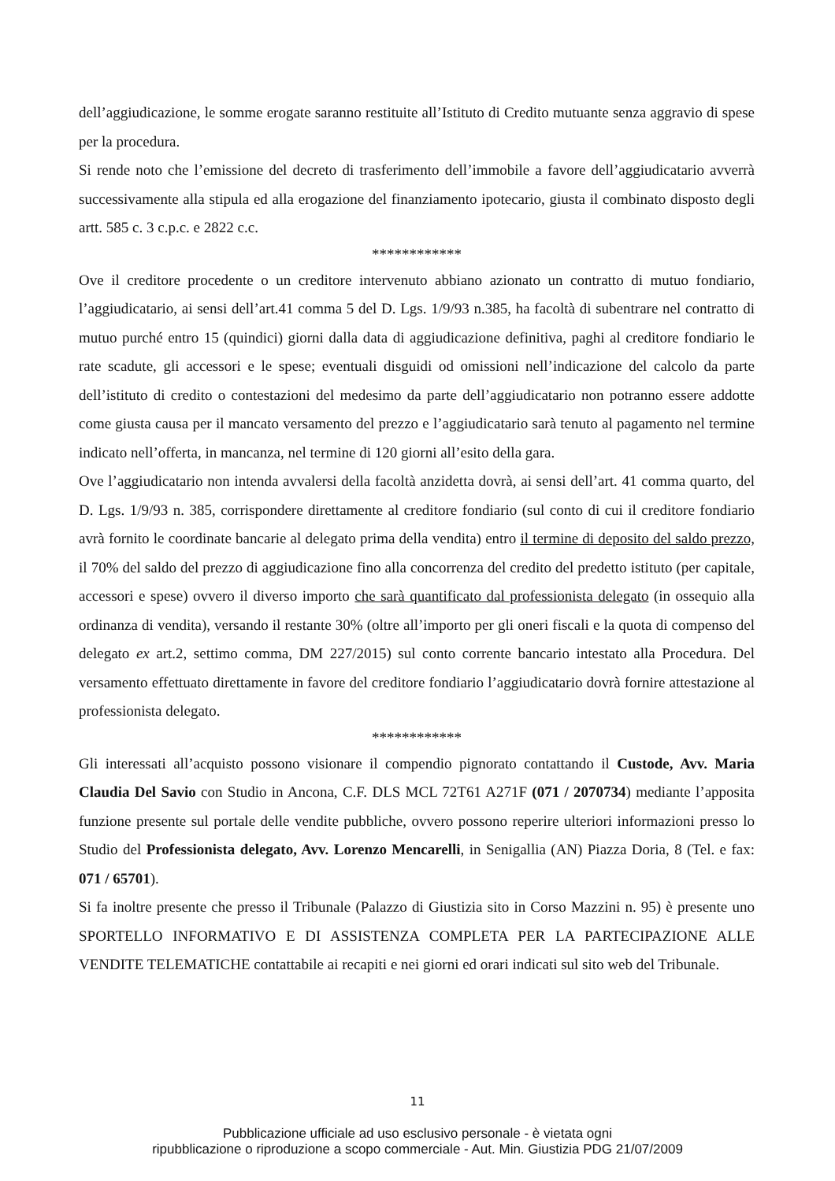dell’aggiudicazione, le somme erogate saranno restituite all’Istituto di Credito mutuante senza aggravio di spese per la procedura.
Si rende noto che l’emissione del decreto di trasferimento dell’immobile a favore dell’aggiudicatario avverrà successivamente alla stipula ed alla erogazione del finanziamento ipotecario, giusta il combinato disposto degli artt. 585 c. 3 c.p.c. e 2822 c.c.
************
Ove il creditore procedente o un creditore intervenuto abbiano azionato un contratto di mutuo fondiario, l’aggiudicatario, ai sensi dell’art.41 comma 5 del D. Lgs. 1/9/93 n.385, ha facoltà di subentrare nel contratto di mutuo purché entro 15 (quindici) giorni dalla data di aggiudicazione definitiva, paghi al creditore fondiario le rate scadute, gli accessori e le spese; eventuali disguidi od omissioni nell’indicazione del calcolo da parte dell’istituto di credito o contestazioni del medesimo da parte dell’aggiudicatario non potranno essere addotte come giusta causa per il mancato versamento del prezzo e l’aggiudicatario sarà tenuto al pagamento nel termine indicato nell’offerta, in mancanza, nel termine di 120 giorni all’esito della gara.
Ove l’aggiudicatario non intenda avvalersi della facoltà anzidetta dovrà, ai sensi dell’art. 41 comma quarto, del D. Lgs. 1/9/93 n. 385, corrispondere direttamente al creditore fondiario (sul conto di cui il creditore fondiario avrà fornito le coordinate bancarie al delegato prima della vendita) entro il termine di deposito del saldo prezzo, il 70% del saldo del prezzo di aggiudicazione fino alla concorrenza del credito del predetto istituto (per capitale, accessori e spese) ovvero il diverso importo che sarà quantificato dal professionista delegato (in ossequio alla ordinanza di vendita), versando il restante 30% (oltre all’importo per gli oneri fiscali e la quota di compenso del delegato ex art.2, settimo comma, DM 227/2015) sul conto corrente bancario intestato alla Procedura. Del versamento effettuato direttamente in favore del creditore fondiario l’aggiudicatario dovrà fornire attestazione al professionista delegato.
************
Gli interessati all’acquisto possono visionare il compendio pignorato contattando il Custode, Avv. Maria Claudia Del Savio con Studio in Ancona, C.F. DLS MCL 72T61 A271F (071 / 2070734) mediante l’apposita funzione presente sul portale delle vendite pubbliche, ovvero possono reperire ulteriori informazioni presso lo Studio del Professionista delegato, Avv. Lorenzo Mencarelli, in Senigallia (AN) Piazza Doria, 8 (Tel. e fax: 071 / 65701).
Si fa inoltre presente che presso il Tribunale (Palazzo di Giustizia sito in Corso Mazzini n. 95) è presente uno SPORTELLO INFORMATIVO E DI ASSISTENZA COMPLETA PER LA PARTECIPAZIONE ALLE VENDITE TELEMATICHE contattabile ai recapiti e nei giorni ed orari indicati sul sito web del Tribunale.
11
Pubblicazione ufficiale ad uso esclusivo personale - è vietata ogni
ripubblicazione o riproduzione a scopo commerciale - Aut. Min. Giustizia PDG 21/07/2009